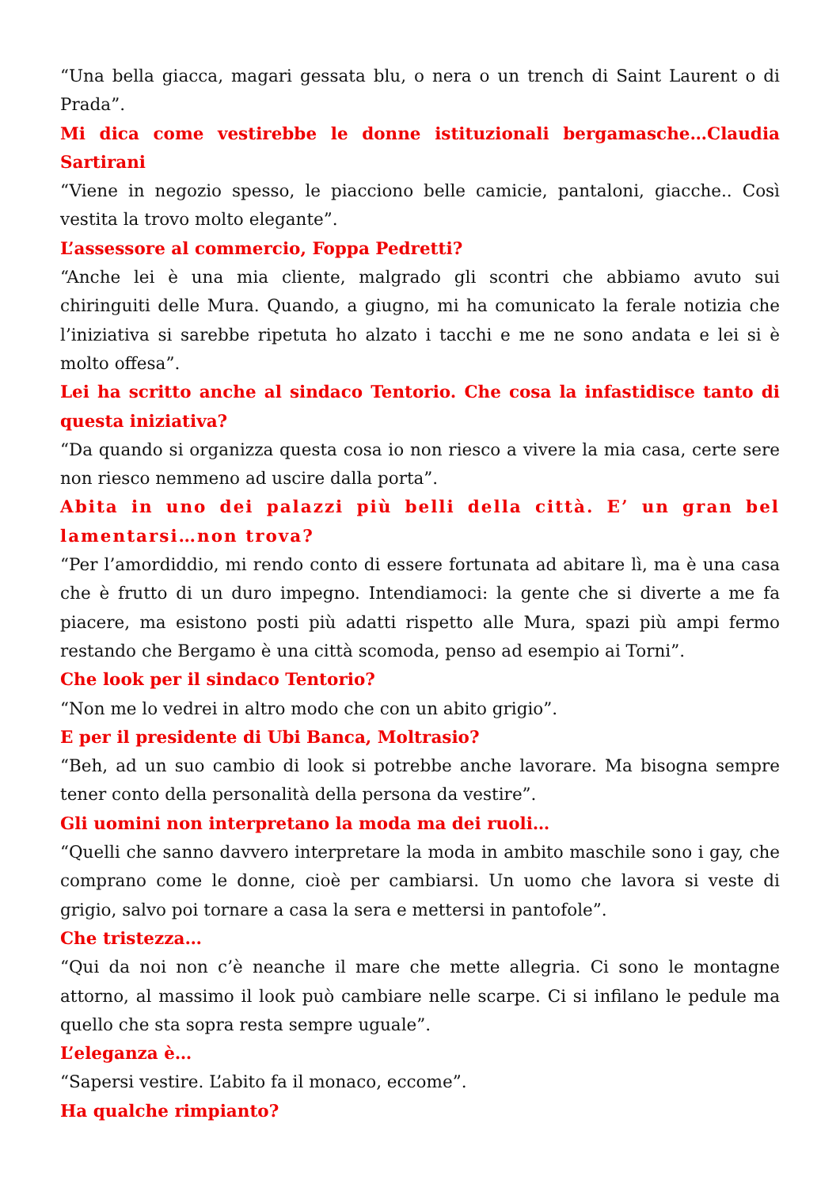“Una bella giacca, magari gessata blu, o nera o un trench di Saint Laurent o di Prada”.
Mi dica come vestirebbe le donne istituzionali bergamasche…Claudia Sartirani
“Viene in negozio spesso, le piacciono belle camicie, pantaloni, giacche.. Così vestita la trovo molto elegante”.
L’assessore al commercio, Foppa Pedretti?
“Anche lei è una mia cliente, malgrado gli scontri che abbiamo avuto sui chiringuiti delle Mura. Quando, a giugno, mi ha comunicato la ferale notizia che l’iniziativa si sarebbe ripetuta ho alzato i tacchi e me ne sono andata e lei si è molto offesa”.
Lei ha scritto anche al sindaco Tentorio. Che cosa la infastidisce tanto di questa iniziativa?
“Da quando si organizza questa cosa io non riesco a vivere la mia casa, certe sere non riesco nemmeno ad uscire dalla porta”.
Abita in uno dei palazzi più belli della città. E’ un gran bel lamentarsi…non trova?
“Per l’amordiddio, mi rendo conto di essere fortunata ad abitare lì, ma è una casa che è frutto di un duro impegno. Intendiamoci: la gente che si diverte a me fa piacere, ma esistono posti più adatti rispetto alle Mura, spazi più ampi fermo restando che Bergamo è una città scomoda, penso ad esempio ai Torni”.
Che look per il sindaco Tentorio?
“Non me lo vedrei in altro modo che con un abito grigio”.
E per il presidente di Ubi Banca, Moltrasio?
“Beh, ad un suo cambio di look si potrebbe anche lavorare. Ma bisogna sempre tener conto della personalità della persona da vestire”.
Gli uomini non interpretano la moda ma dei ruoli…
“Quelli che sanno davvero interpretare la moda in ambito maschile sono i gay, che comprano come le donne, cioè per cambiarsi. Un uomo che lavora si veste di grigio, salvo poi tornare a casa la sera e mettersi in pantofole”.
Che tristezza…
“Qui da noi non c’è neanche il mare che mette allegria. Ci sono le montagne attorno, al massimo il look può cambiare nelle scarpe. Ci si infilano le pedule ma quello che sta sopra resta sempre uguale”.
L’eleganza è…
“Sapersi vestire. L’abito fa il monaco, eccome”.
Ha qualche rimpianto?